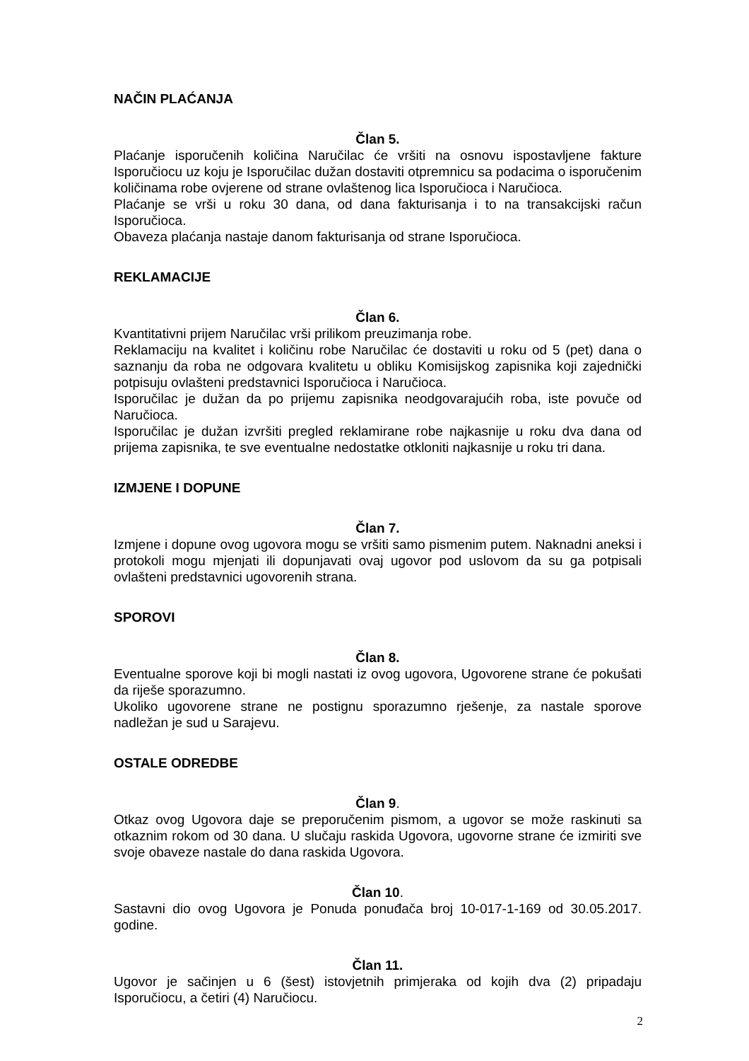NAČIN PLAĆANJA
Član 5.
Plaćanje isporučenih količina Naručilac će vršiti na osnovu ispostavljene fakture Isporučiocu uz koju je Isporučilac dužan dostaviti otpremnicu sa podacima o isporučenim količinama robe ovjerene od strane ovlaštenog lica Isporučioca i Naručioca.
Plaćanje se vrši u roku 30 dana, od dana fakturisanja i to na transakcijski račun Isporučioca.
Obaveza plaćanja nastaje danom fakturisanja od strane Isporučioca.
REKLAMACIJE
Član 6.
Kvantitativni prijem Naručilac vrši prilikom preuzimanja robe.
Reklamaciju na kvalitet i količinu robe Naručilac će dostaviti u roku od 5 (pet) dana o saznanju da roba ne odgovara kvalitetu u obliku Komisijskog zapisnika koji zajednički potpisuju ovlašteni predstavnici Isporučioca i Naručioca.
Isporučilac je dužan da po prijemu zapisnika neodgovarajućih roba, iste povuče od Naručioca.
Isporučilac je dužan izvršiti pregled reklamirane robe najkasnije u roku dva dana od prijema zapisnika, te sve eventualne nedostatke otkloniti najkasnije u roku tri dana.
IZMJENE I DOPUNE
Član 7.
Izmjene i dopune ovog ugovora mogu se vršiti samo pismenim putem. Naknadni aneksi i protokoli mogu mjenjati ili dopunjavati ovaj ugovor pod uslovom da su ga potpisali ovlašteni predstavnici ugovorenih strana.
SPOROVI
Član 8.
Eventualne sporove koji bi mogli nastati iz ovog ugovora, Ugovorene strane će pokušati da riješe sporazumno.
Ukoliko ugovorene strane ne postignu sporazumno rješenje, za nastale sporove nadležan je sud u Sarajevu.
OSTALE ODREDBE
Član 9.
Otkaz ovog Ugovora daje se preporučenim pismom, a ugovor se može raskinuti sa otkaznim rokom od 30 dana. U slučaju raskida Ugovora, ugovorne strane će izmiriti sve svoje obaveze nastale do dana raskida Ugovora.
Član 10.
Sastavni dio ovog Ugovora je Ponuda ponuđača broj 10-017-1-169 od 30.05.2017. godine.
Član 11.
Ugovor je sačinjen u 6 (šest) istovjetnih primjeraka od kojih dva (2) pripadaju Isporučiocu, a četiri (4) Naručiocu.
2